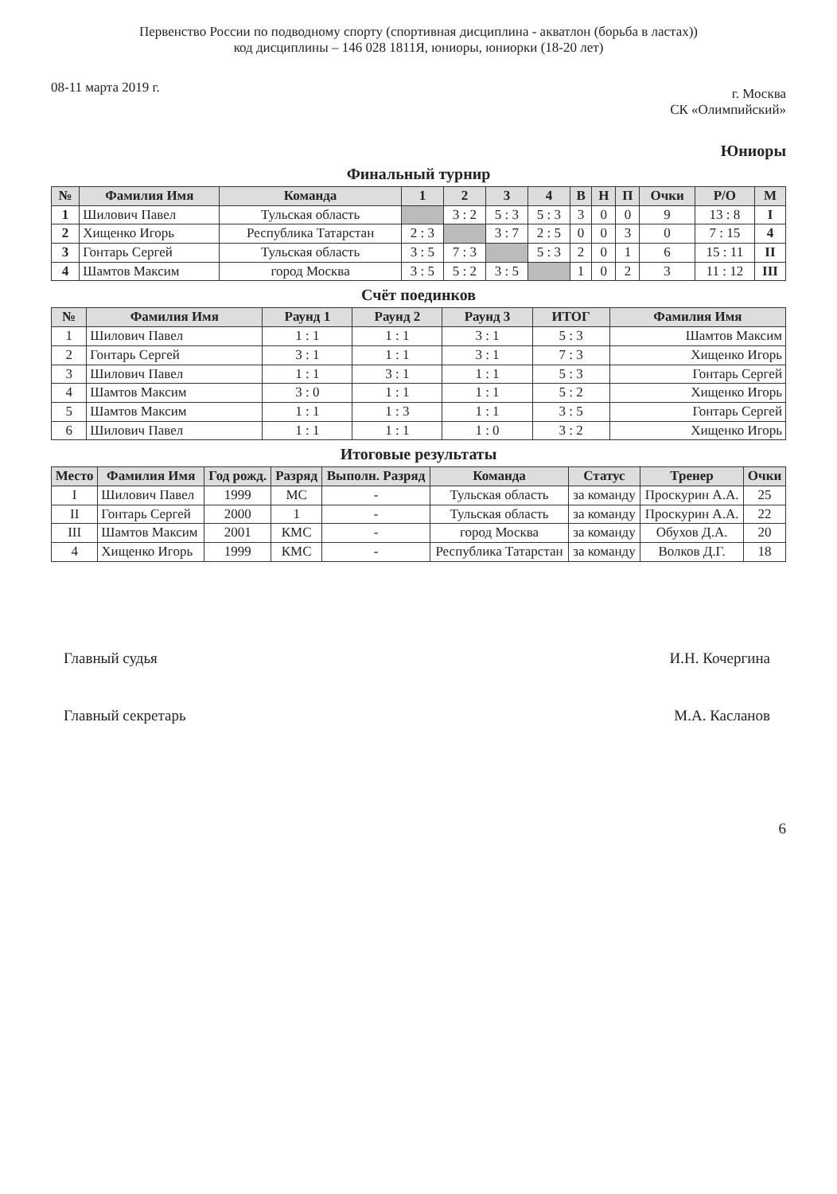Первенство России по подводному спорту (спортивная дисциплина - акватлон (борьба в ластах))
код дисциплины – 146 028 1811Я, юниоры, юниорки (18-20 лет)
08-11 марта 2019 г.
г. Москва
СК «Олимпийский»
Юниоры
Финальный турнир
| № | Фамилия Имя | Команда | 1 | 2 | 3 | 4 | В | Н | П | Очки | Р/О | М |
| --- | --- | --- | --- | --- | --- | --- | --- | --- | --- | --- | --- | --- |
| 1 | Шилович Павел | Тульская область | | 3 : 2 | 5 : 3 | 5 : 3 | 3 | 0 | 0 | 9 | 13 : 8 | I |
| 2 | Хищенко Игорь | Республика Татарстан | 2 : 3 | | 3 : 7 | 2 : 5 | 0 | 0 | 3 | 0 | 7 : 15 | 4 |
| 3 | Гонтарь Сергей | Тульская область | 3 : 5 | 7 : 3 | | 5 : 3 | 2 | 0 | 1 | 6 | 15 : 11 | II |
| 4 | Шамтов Максим | город Москва | 3 : 5 | 5 : 2 | 3 : 5 | | 1 | 0 | 2 | 3 | 11 : 12 | III |
Счёт поединков
| № | Фамилия Имя | Раунд 1 | Раунд 2 | Раунд 3 | ИТОГ | Фамилия Имя |
| --- | --- | --- | --- | --- | --- | --- |
| 1 | Шилович Павел | 1 : 1 | 1 : 1 | 3 : 1 | 5 : 3 | Шамтов Максим |
| 2 | Гонтарь Сергей | 3 : 1 | 1 : 1 | 3 : 1 | 7 : 3 | Хищенко Игорь |
| 3 | Шилович Павел | 1 : 1 | 3 : 1 | 1 : 1 | 5 : 3 | Гонтарь Сергей |
| 4 | Шамтов Максим | 3 : 0 | 1 : 1 | 1 : 1 | 5 : 2 | Хищенко Игорь |
| 5 | Шамтов Максим | 1 : 1 | 1 : 3 | 1 : 1 | 3 : 5 | Гонтарь Сергей |
| 6 | Шилович Павел | 1 : 1 | 1 : 1 | 1 : 0 | 3 : 2 | Хищенко Игорь |
Итоговые результаты
| Место | Фамилия Имя | Год рожд. | Разряд | Выполн. Разряд | Команда | Статус | Тренер | Очки |
| --- | --- | --- | --- | --- | --- | --- | --- | --- |
| I | Шилович Павел | 1999 | МС | - | Тульская область | за команду | Проскурин А.А. | 25 |
| II | Гонтарь Сергей | 2000 | 1 | - | Тульская область | за команду | Проскурин А.А. | 22 |
| III | Шамтов Максим | 2001 | КМС | - | город Москва | за команду | Обухов Д.А. | 20 |
| 4 | Хищенко Игорь | 1999 | КМС | - | Республика Татарстан | за команду | Волков Д.Г. | 18 |
Главный судья И.Н. Кочергина
Главный секретарь М.А. Касланов
6